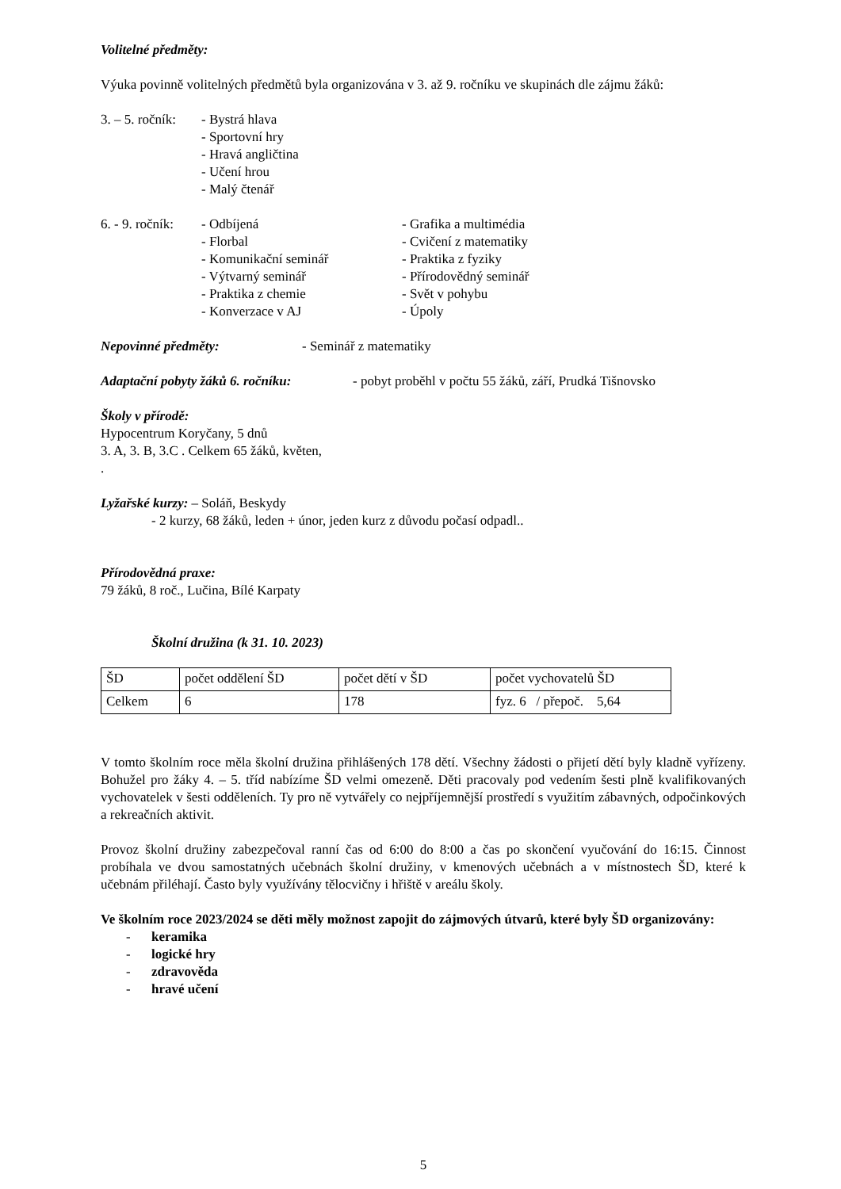Volitelné předměty:
Výuka povinně volitelných předmětů byla organizována v 3. až 9. ročníku ve skupinách dle zájmu žáků:
3. – 5. ročník:
- Bystrá hlava
- Sportovní hry
- Hravá angličtina
- Učení hrou
- Malý čtenář
6. - 9. ročník:
- Odbíjená
- Florbal
- Komunikační seminář
- Výtvarný seminář
- Praktika z chemie
- Konverzace v AJ
- Grafika a multimédia
- Cvičení z matematiky
- Praktika z fyziky
- Přírodovědný seminář
- Svět v pohybu
- Úpoly
Nepovinné předměty: - Seminář z matematiky
Adaptační pobyty žáků 6. ročníku: - pobyt proběhl v počtu 55 žáků, září, Prudká Tišnovsko
Školy v přírodě:
Hypocentrum Koryčany, 5 dnů
3. A, 3. B, 3.C . Celkem 65 žáků, květen,
.
Lyžařské kurzy: – Soláň, Beskydy
- 2 kurzy, 68 žáků, leden + únor, jeden kurz z důvodu počasí odpadl..
Přírodovědná praxe:
79 žáků, 8 roč., Lučina, Bílé Karpaty
Školní družina (k 31. 10. 2023)
| ŠD | počet oddělení ŠD | počet dětí v ŠD | počet vychovatelů ŠD |
| Celkem | 6 | 178 | fyz. 6 / přepoč. 5,64 |
V tomto školním roce měla školní družina přihlášených 178 dětí. Všechny žádosti o přijetí dětí byly kladně vyřízeny. Bohužel pro žáky 4. – 5. tříd nabízíme ŠD velmi omezeně. Děti pracovaly pod vedením šesti plně kvalifikovaných vychovatelek v šesti odděleních. Ty pro ně vytvářely co nejpříjemnější prostředí s využitím zábavných, odpočinkových a rekreačních aktivit.
Provoz školní družiny zabezpečoval ranní čas od 6:00 do 8:00 a čas po skončení vyučování do 16:15. Činnost probíhala ve dvou samostatných učebnách školní družiny, v kmenových učebnách a v místnostech ŠD, které k učebnám přiléhají. Často byly využívány tělocvičny i hřiště v areálu školy.
Ve školním roce 2023/2024 se děti měly možnost zapojit do zájmových útvarů, které byly ŠD organizovány:
- keramika
- logické hry
- zdravověda
- hravé učení
5